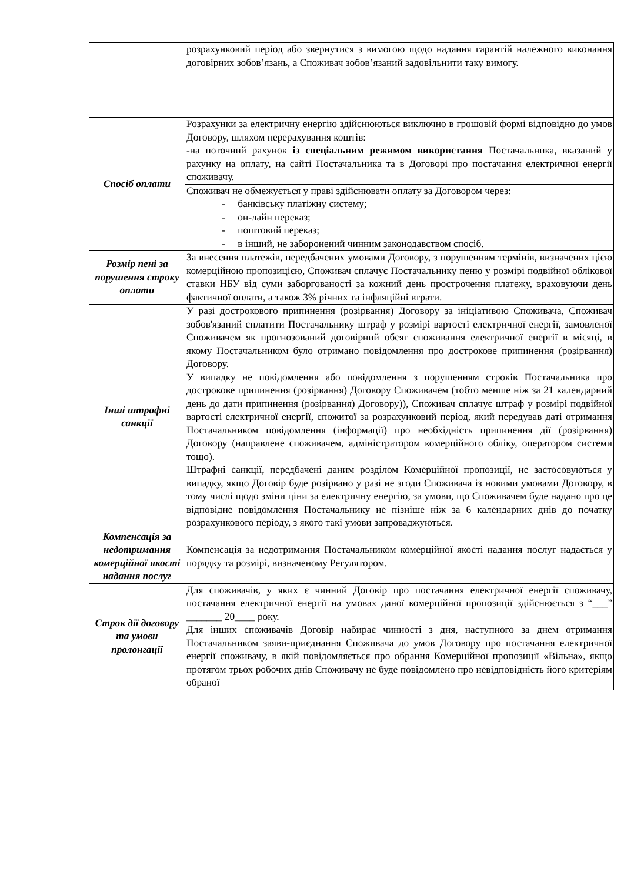| | розрахунковий період або звернутися з вимогою щодо надання гарантій належного виконання договірних зобов’язань, а Споживач зобов’язаний задовільнити таку вимогу. |
| Спосіб оплати | Розрахунки за електричну енергію здійснюються виключно в грошовій формі відповідно до умов Договору, шляхом перерахування коштів: -на поточний рахунок із спеціальним режимом використання Постачальника, вказаний у рахунку на оплату, на сайті Постачальника та в Договорі про постачання електричної енергії споживачу. |
| | Споживач не обмежується у праві здійснювати оплату за Договором через: - банківську платіжну систему; - он-лайн переказ; - поштовий переказ; - в інший, не заборонений чинним законодавством спосіб. |
| Розмір пені за порушення строку оплати | За внесення платежів, передбачених умовами Договору, з порушенням термінів, визначених цією комерційною пропозицією, Споживач сплачує Постачальнику пеню у розмірі подвійної облікової ставки НБУ від суми заборгованості за кожний день прострочення платежу, враховуючи день фактичної оплати, а також 3% річних та інфляційні втрати. |
| Інші штрафні санкції | У разі дострокового припинення (розірвання) Договору за ініціативою Споживача, Споживач зобов'язаний сплатити Постачальнику штраф у розмірі вартості електричної енергії, замовленої Споживачем як прогнозований договірний обсяг споживання електричної енергії в місяці, в якому Постачальником було отримано повідомлення про дострокове припинення (розірвання) Договору. У випадку не повідомлення або повідомлення з порушенням строків Постачальника про дострокове припинення (розірвання) Договору Споживачем (тобто менше ніж за 21 календарний день до дати припинення (розірвання) Договору)), Споживач сплачує штраф у розмірі подвійної вартості електричної енергії, спожитої за розрахунковий період, який передував даті отримання Постачальником повідомлення (інформації) про необхідність припинення дії (розірвання) Договору (направлене споживачем, адміністратором комерційного обліку, оператором системи тощо). Штрафні санкції, передбачені даним розділом Комерційної пропозиції, не застосовуються у випадку, якщо Договір буде розірвано у разі не згоди Споживача із новими умовами Договору, в тому числі щодо зміни ціни за електричну енергію, за умови, що Споживачем буде надано про це відповідне повідомлення Постачальнику не пізніше ніж за 6 календарних днів до початку розрахункового періоду, з якого такі умови запроваджуються. |
| Компенсація за недотримання комерційної якості надання послуг | Компенсація за недотримання Постачальником комерційної якості надання послуг надається у порядку та розмірі, визначеному Регулятором. |
| Строк дії договору та умови пролонгації | Для споживачів, у яких є чинний Договір про постачання електричної енергії споживачу, постачання електричної енергії на умовах даної комерційної пропозиції здійснюється з “___” _______ 20____ року. Для інших споживачів Договір набирає чинності з дня, наступного за днем отримання Постачальником заяви-приєднання Споживача до умов Договору про постачання електричної енергії споживачу, в якій повідомляється про обрання Комерційної пропозиції «Вільна», якщо протягом трьох робочих днів Споживачу не буде повідомлено про невідповідність його критеріям обраної |